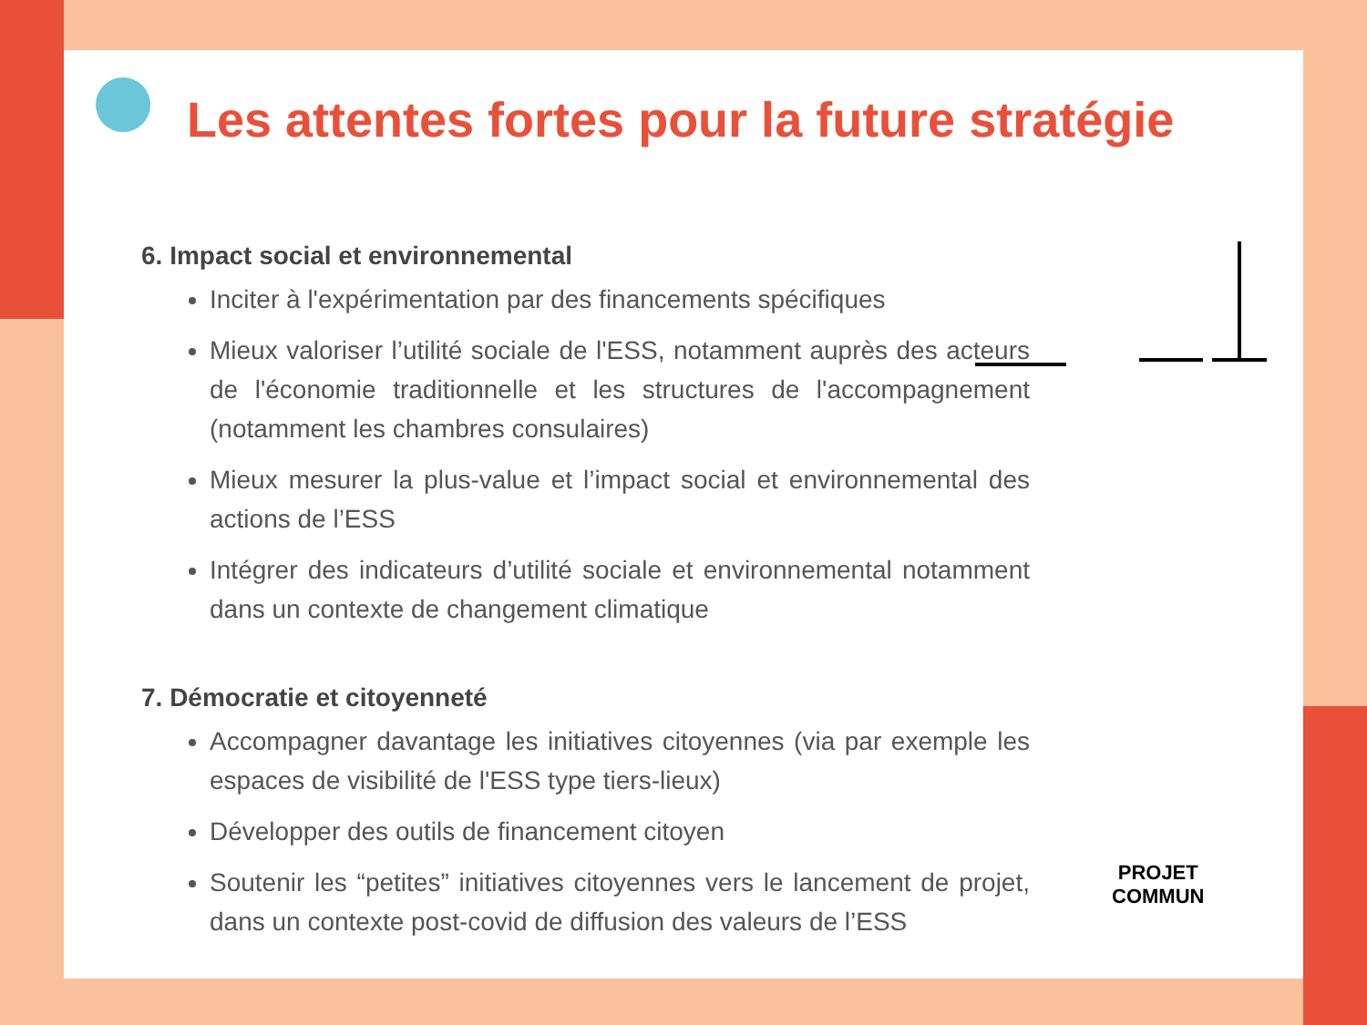Les attentes fortes pour la future stratégie
6. Impact social et environnemental
Inciter à l'expérimentation par des financements spécifiques
Mieux valoriser l’utilité sociale de l'ESS, notamment auprès des acteurs de l'économie traditionnelle et les structures de l'accompagnement (notamment les chambres consulaires)
Mieux mesurer la plus-value et l’impact social et environnemental des actions de l’ESS
Intégrer des indicateurs d’utilité sociale et environnemental notamment dans un contexte de changement climatique
7. Démocratie et citoyenneté
Accompagner davantage les initiatives citoyennes (via par exemple les espaces de visibilité de l'ESS type tiers-lieux)
Développer des outils de financement citoyen
Soutenir les “petites” initiatives citoyennes vers le lancement de projet, dans un contexte post-covid de diffusion des valeurs de l’ESS
PROJET
COMMUN